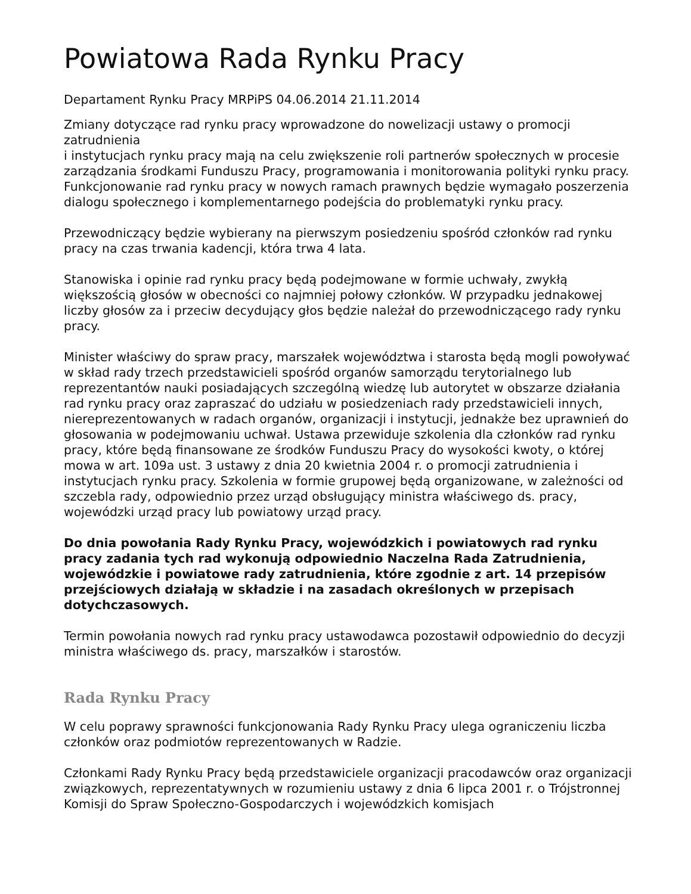Powiatowa Rada Rynku Pracy
Departament Rynku Pracy MRPiPS 04.06.2014 21.11.2014
Zmiany dotyczące rad rynku pracy wprowadzone do nowelizacji ustawy o promocji zatrudnienia
i instytucjach rynku pracy mają na celu zwiększenie roli partnerów społecznych w procesie zarządzania środkami Funduszu Pracy, programowania i monitorowania polityki rynku pracy. Funkcjonowanie rad rynku pracy w nowych ramach prawnych będzie wymagało poszerzenia dialogu społecznego i komplementarnego podejścia do problematyki rynku pracy.
Przewodniczący będzie wybierany na pierwszym posiedzeniu spośród członków rad rynku pracy na czas trwania kadencji, która trwa 4 lata.
Stanowiska i opinie rad rynku pracy będą podejmowane w formie uchwały, zwykłą większością głosów w obecności co najmniej połowy członków. W przypadku jednakowej liczby głosów za i przeciw decydujący głos będzie należał do przewodniczącego rady rynku pracy.
Minister właściwy do spraw pracy, marszałek województwa i starosta będą mogli powoływać
w skład rady trzech przedstawicieli spośród organów samorządu terytorialnego lub reprezentantów nauki posiadających szczególną wiedzę lub autorytet w obszarze działania rad rynku pracy oraz zapraszać do udziału w posiedzeniach rady przedstawicieli innych, niereprezentowanych w radach organów, organizacji i instytucji, jednakże bez uprawnień do głosowania w podejmowaniu uchwał. Ustawa przewiduje szkolenia dla członków rad rynku pracy, które będą finansowane ze środków Funduszu Pracy do wysokości kwoty, o której mowa w art. 109a ust. 3 ustawy z dnia 20 kwietnia 2004 r. o promocji zatrudnienia i instytucjach rynku pracy. Szkolenia w formie grupowej będą organizowane, w zależności od szczebla rady, odpowiednio przez urząd obsługujący ministra właściwego ds. pracy, wojewódzki urząd pracy lub powiatowy urząd pracy.
Do dnia powołania Rady Rynku Pracy, wojewódzkich i powiatowych rad rynku pracy zadania tych rad wykonują odpowiednio Naczelna Rada Zatrudnienia, wojewódzkie i powiatowe rady zatrudnienia, które zgodnie z art. 14 przepisów przejściowych działają w składzie i na zasadach określonych w przepisach dotychczasowych.
Termin powołania nowych rad rynku pracy ustawodawca pozostawił odpowiednio do decyzji ministra właściwego ds. pracy, marszałków i starostów.
Rada Rynku Pracy
W celu poprawy sprawności funkcjonowania Rady Rynku Pracy ulega ograniczeniu liczba członków oraz podmiotów reprezentowanych w Radzie.
Członkami Rady Rynku Pracy będą przedstawiciele organizacji pracodawców oraz organizacji związkowych, reprezentatywnych w rozumieniu ustawy z dnia 6 lipca 2001 r. o Trójstronnej Komisji do Spraw Społeczno-Gospodarczych i wojewódzkich komisjach